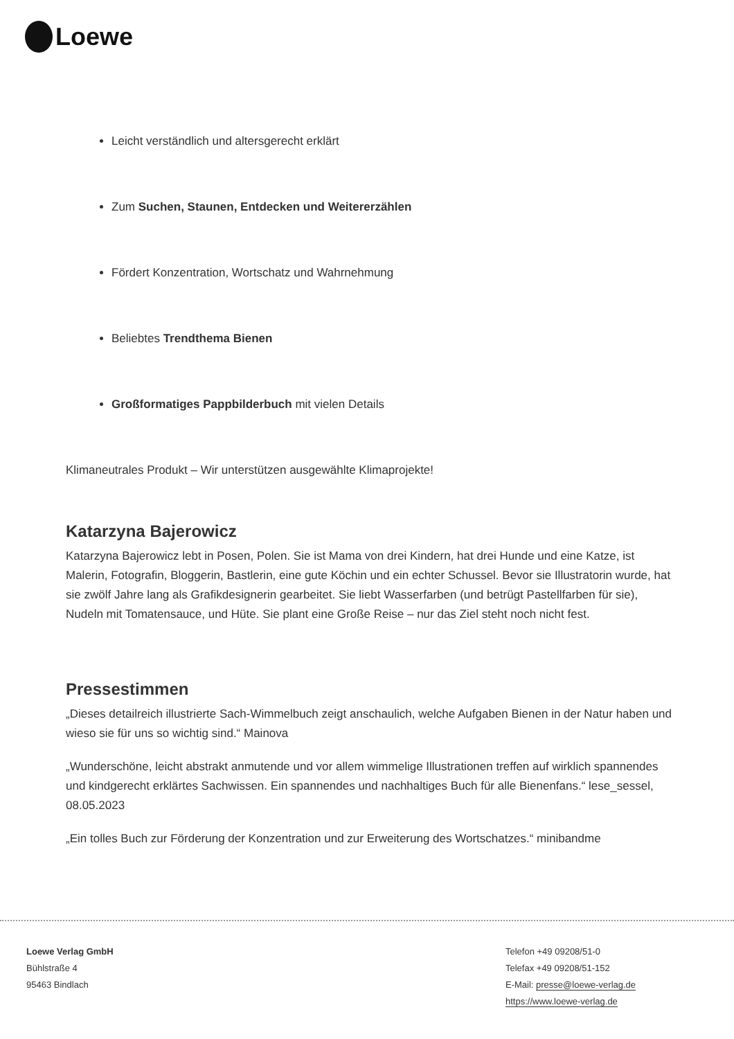Loewe
Leicht verständlich und altersgerecht erklärt
Zum Suchen, Staunen, Entdecken und Weitererzählen
Fördert Konzentration, Wortschatz und Wahrnehmung
Beliebtes Trendthema Bienen
Großformatiges Pappbilderbuch mit vielen Details
Klimaneutrales Produkt – Wir unterstützen ausgewählte Klimaprojekte!
Katarzyna Bajerowicz
Katarzyna Bajerowicz lebt in Posen, Polen. Sie ist Mama von drei Kindern, hat drei Hunde und eine Katze, ist Malerin, Fotografin, Bloggerin, Bastlerin, eine gute Köchin und ein echter Schussel. Bevor sie Illustratorin wurde, hat sie zwölf Jahre lang als Grafikdesignerin gearbeitet. Sie liebt Wasserfarben (und betrügt Pastellfarben für sie), Nudeln mit Tomatensauce, und Hüte. Sie plant eine Große Reise – nur das Ziel steht noch nicht fest.
Pressestimmen
„Dieses detailreich illustrierte Sach-Wimmelbuch zeigt anschaulich, welche Aufgaben Bienen in der Natur haben und wieso sie für uns so wichtig sind.“ Mainova
„Wunderschöne, leicht abstrakt anmutende und vor allem wimmelige Illustrationen treffen auf wirklich spannendes und kindgerecht erklärtes Sachwissen. Ein spannendes und nachhaltiges Buch für alle Bienenfans.“ lese_sessel, 08.05.2023
„Ein tolles Buch zur Förderung der Konzentration und zur Erweiterung des Wortschatzes.“ minibandme
Loewe Verlag GmbH
Bühlstraße 4
95463 Bindlach
Telefon +49 09208/51-0
Telefax +49 09208/51-152
E-Mail: presse@loewe-verlag.de
https://www.loewe-verlag.de